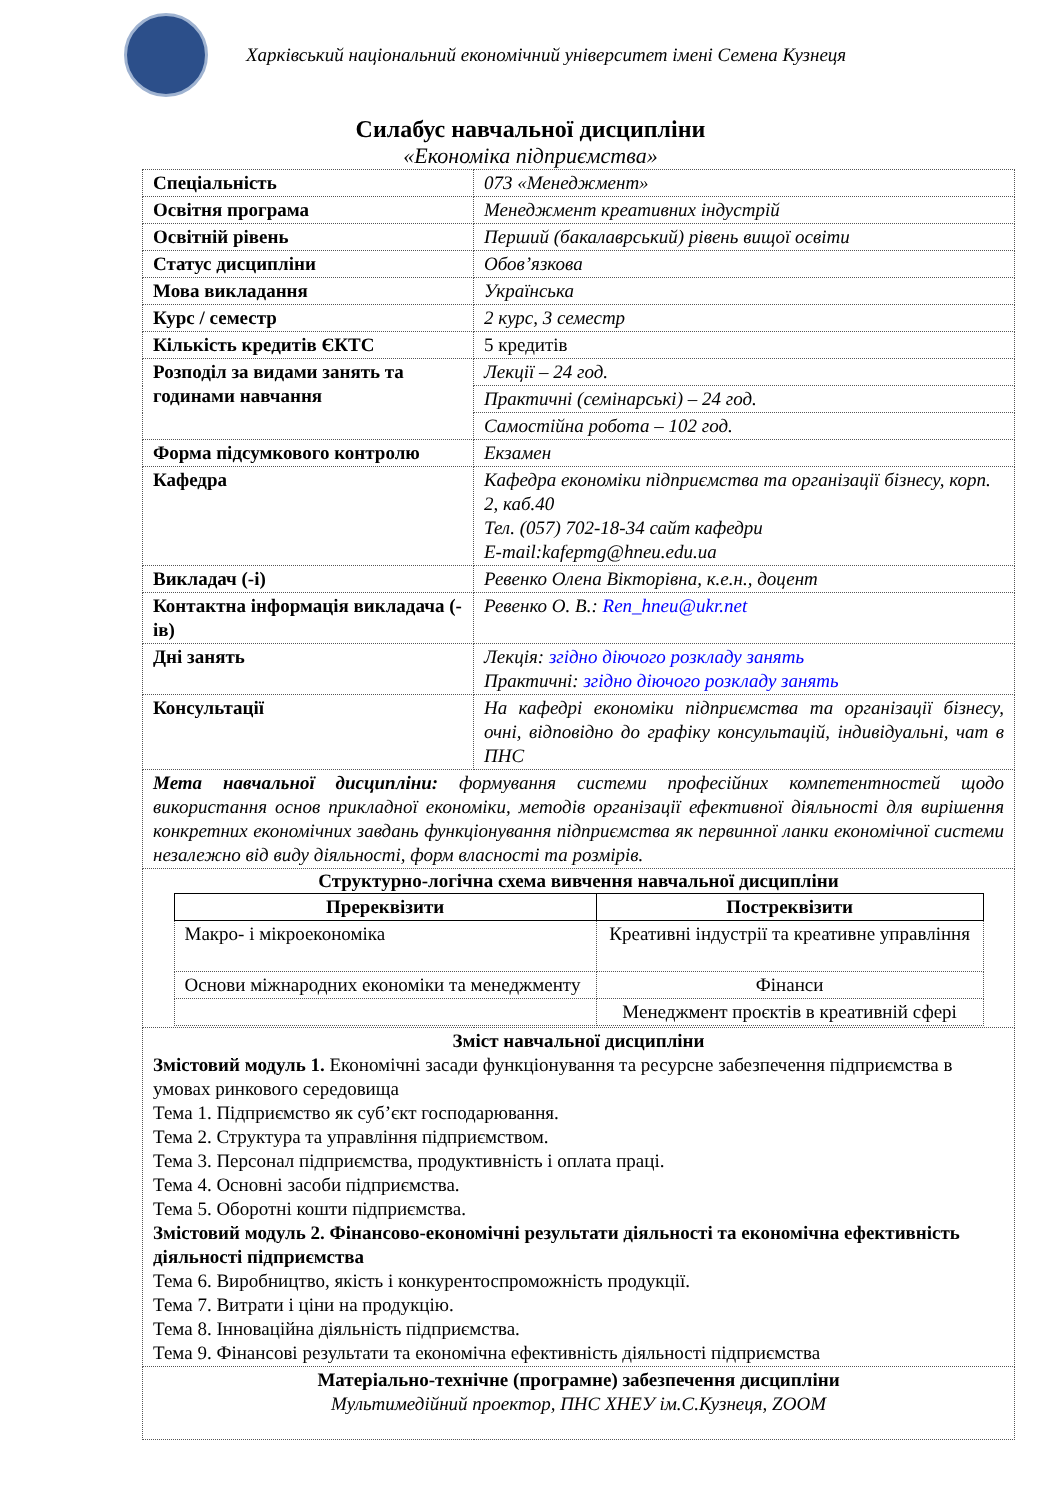Харківський національний економічний університет імені Семена Кузнеця
Силабус навчальної дисципліни
«Економіка підприємства»
| Спеціальність | 073 «Менеджмент» |
| Освітня програма | Менеджмент креативних індустрій |
| Освітній рівень | Перший (бакалаврський) рівень вищої освіти |
| Статус дисципліни | Обов’язкова |
| Мова викладання | Українська |
| Курс / семестр | 2 курс, 3 семестр |
| Кількість кредитів ЄКТС | 5 кредитів |
| Розподіл за видами занять та годинами навчання | Лекції – 24 год. |
| | Практичні (семінарські) – 24 год. |
| | Самостійна робота – 102 год. |
| Форма підсумкового контролю | Екзамен |
| Кафедра | Кафедра економіки підприємства та організації бізнесу, корп. 2, каб.40 Тел. (057) 702-18-34 сайт кафедри E-mail:kafepmg@hneu.edu.ua |
| Викладач (-і) | Ревенко Олена Вікторівна, к.е.н., доцент |
| Контактна інформація викладача (-ів) | Ревенко О. В.: Ren_hneu@ukr.net |
| Дні занять | Лекція: згідно діючого розкладу занять Практичні: згідно діючого розкладу занять |
| Консультації | На кафедрі економіки підприємства та організації бізнесу, очні, відповідно до графіку консультацій, індивідуальні, чат в ПНС |
| Мета навчальної дисципліни: формування системи професійних компетентностей щодо використання основ прикладної економіки, методів організації ефективної діяльності для вирішення конкретних економічних завдань функціонування підприємства як первинної ланки економічної системи незалежно від виду діяльності, форм власності та розмірів. | |
| Структурно-логічна схема вивчення навчальної дисципліни / Пререквізити / Постреквізити / / --- / --- / / Макро- і мікроекономіка / Креативні індустрії та креативне управління / / Основи міжнародних економіки та менеджменту / Фінанси / / / Менеджмент проєктів в креативній сфері / | |
| Зміст навчальної дисципліни Змістовий модуль 1. Економічні засади функціонування та ресурсне забезпечення підприємства в умовах ринкового середовища Тема 1. Підприємство як суб’єкт господарювання. Тема 2. Структура та управління підприємством. Тема 3. Персонал підприємства, продуктивність і оплата праці. Тема 4. Основні засоби підприємства. Тема 5. Оборотні кошти підприємства. Змістовий модуль 2. Фінансово-економічні результати діяльності та економічна ефективність діяльності підприємства Тема 6. Виробництво, якість і конкурентоспроможність продукції. Тема 7. Витрати і ціни на продукцію. Тема 8. Інноваційна діяльність підприємства. Тема 9. Фінансові результати та економічна ефективність діяльності підприємства | |
| Матеріально-технічне (програмне) забезпечення дисципліни Мультимедійний проектор, ПНС ХНЕУ ім.С.Кузнеця, ZOOM | |